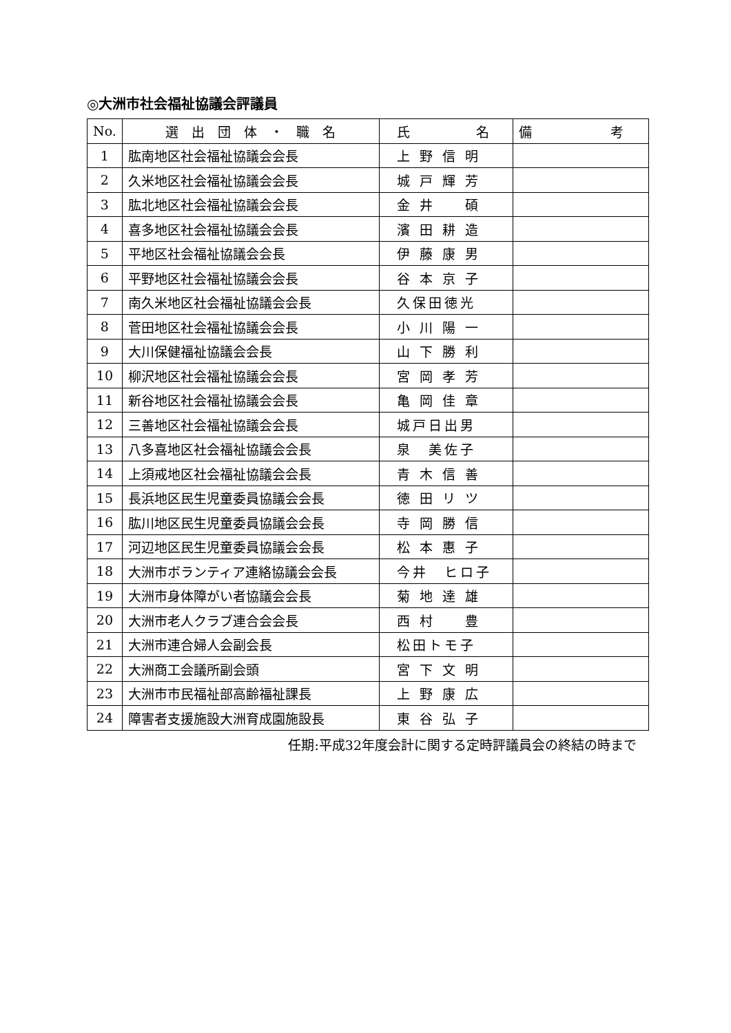◎大洲市社会福祉協議会評議員
| No. | 選 出 団 体 ・ 職 名 | 氏 名 | 備 考 |
| --- | --- | --- | --- |
| 1 | 肱南地区社会福祉協議会会長 | 上 野 信 明 | |
| 2 | 久米地区社会福祉協議会会長 | 城 戸 輝 芳 | |
| 3 | 肱北地区社会福祉協議会会長 | 金 井 碩 | |
| 4 | 喜多地区社会福祉協議会会長 | 濱 田 耕 造 | |
| 5 | 平地区社会福祉協議会会長 | 伊 藤 康 男 | |
| 6 | 平野地区社会福祉協議会会長 | 谷 本 京 子 | |
| 7 | 南久米地区社会福祉協議会会長 | 久保田徳光 | |
| 8 | 菅田地区社会福祉協議会会長 | 小 川 陽 一 | |
| 9 | 大川保健福祉協議会会長 | 山 下 勝 利 | |
| 10 | 柳沢地区社会福祉協議会会長 | 宮 岡 孝 芳 | |
| 11 | 新谷地区社会福祉協議会会長 | 亀 岡 佳 章 | |
| 12 | 三善地区社会福祉協議会会長 | 城戸日出男 | |
| 13 | 八多喜地区社会福祉協議会会長 | 泉 美佐子 | |
| 14 | 上須戒地区社会福祉協議会会長 | 青 木 信 善 | |
| 15 | 長浜地区民生児童委員協議会会長 | 徳 田 リ ツ | |
| 16 | 肱川地区民生児童委員協議会会長 | 寺 岡 勝 信 | |
| 17 | 河辺地区民生児童委員協議会会長 | 松 本 惠 子 | |
| 18 | 大洲市ボランティア連絡協議会会長 | 今井 ヒロ子 | |
| 19 | 大洲市身体障がい者協議会会長 | 菊 地 達 雄 | |
| 20 | 大洲市老人クラブ連合会会長 | 西 村 豊 | |
| 21 | 大洲市連合婦人会副会長 | 松田トモ子 | |
| 22 | 大洲商工会議所副会頭 | 宮 下 文 明 | |
| 23 | 大洲市市民福祉部高齢福祉課長 | 上 野 康 広 | |
| 24 | 障害者支援施設大洲育成園施設長 | 東 谷 弘 子 | |
任期:平成32年度会計に関する定時評議員会の終結の時まで